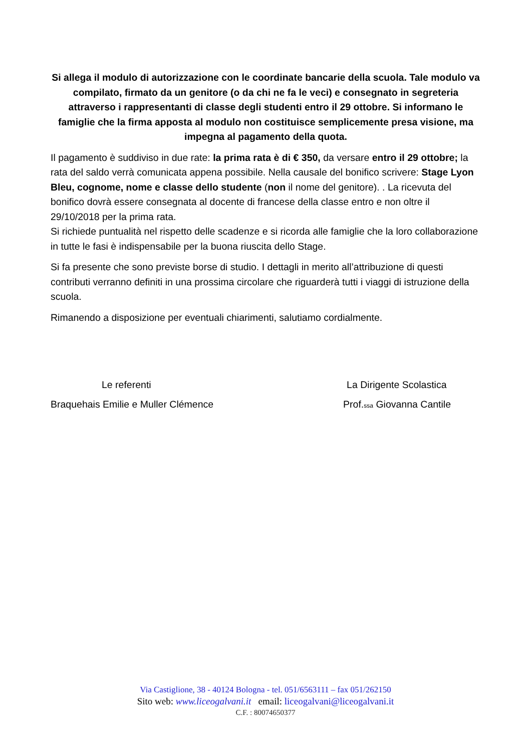Si allega il modulo di autorizzazione con le coordinate bancarie della scuola. Tale modulo va compilato, firmato da un genitore (o da chi ne fa le veci) e consegnato in segreteria attraverso i rappresentanti di classe degli studenti entro il 29 ottobre. Si informano le famiglie che la firma apposta al modulo non costituisce semplicemente presa visione, ma impegna al pagamento della quota.
Il pagamento è suddiviso in due rate: la prima rata è di € 350, da versare entro il 29 ottobre; la rata del saldo verrà comunicata appena possibile. Nella causale del bonifico scrivere: Stage Lyon Bleu, cognome, nome e classe dello studente (non il nome del genitore). . La ricevuta del bonifico dovrà essere consegnata al docente di francese della classe entro e non oltre il 29/10/2018 per la prima rata.
Si richiede puntualità nel rispetto delle scadenze e si ricorda alle famiglie che la loro collaborazione in tutte le fasi è indispensabile per la buona riuscita dello Stage.
Si fa presente che sono previste borse di studio. I dettagli in merito all’attribuzione di questi contributi verranno definiti in una prossima circolare che riguarderà tutti i viaggi di istruzione della scuola.
Rimanendo a disposizione per eventuali chiarimenti, salutiamo cordialmente.
Le referenti
Braquehais Emilie e Muller Clémence
La Dirigente Scolastica
Prof.ssa Giovanna Cantile
Via Castiglione, 38 - 40124 Bologna - tel. 051/6563111 – fax 051/262150
Sito web: www.liceogalvani.it email: liceogalvani@liceogalvani.it
C.F. : 80074650377